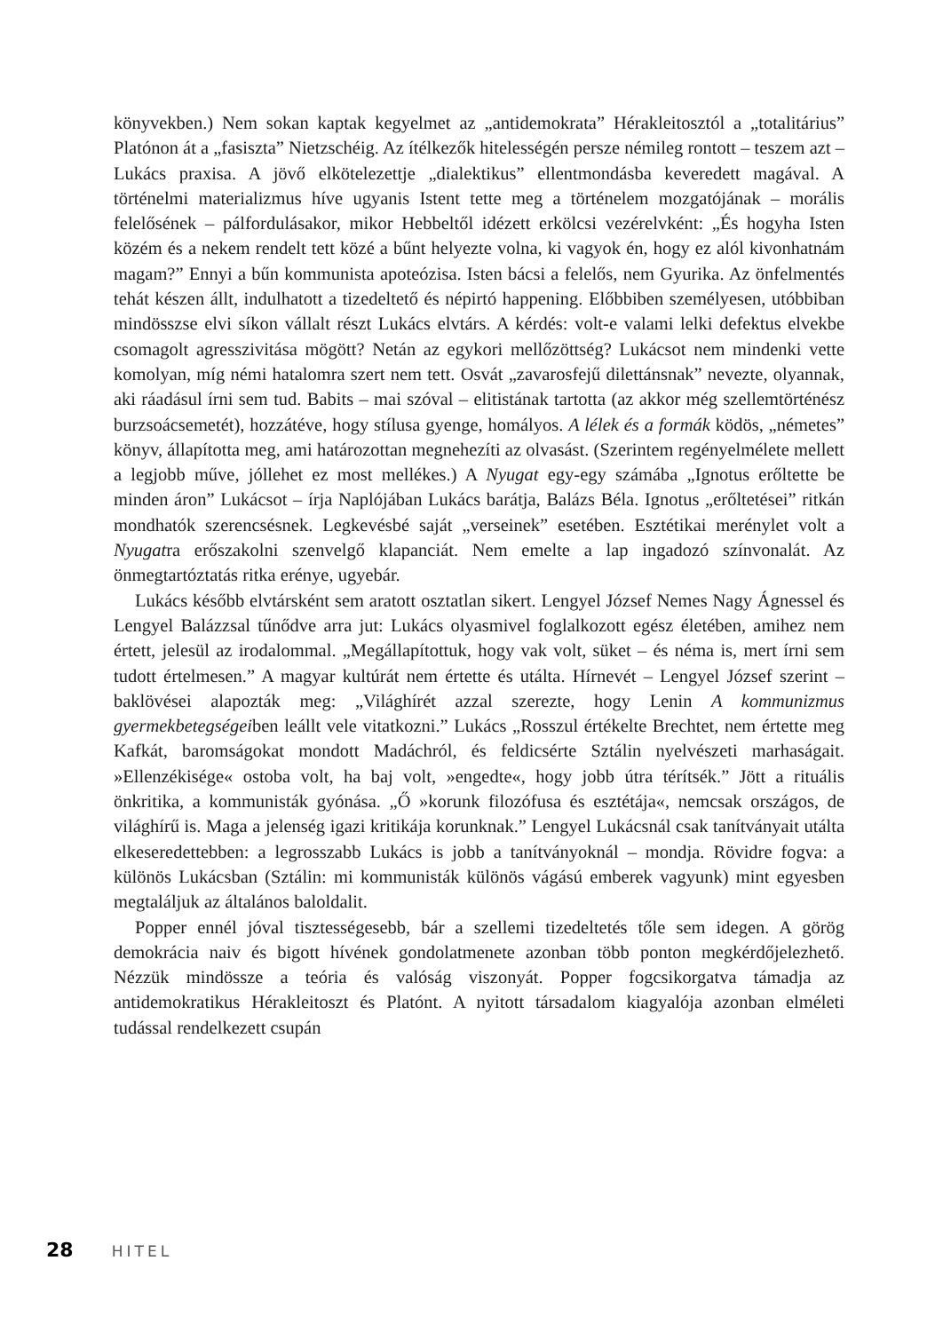könyvekben.) Nem sokan kaptak kegyelmet az „antidemokrata” Hérakleitosztól a „totalitárius” Platónon át a „fasiszta” Nietzschéig. Az ítélkezők hitelességén persze némileg rontott – teszem azt – Lukács praxisa. A jövő elkötelezettje „dialektikus” ellentmondásba keveredett magával. A történelmi materializmus híve ugyanis Istent tette meg a történelem mozgatójának – morális felelősének – pálfordulásakor, mikor Hebbeltől idézett erkölcsi vezérelvként: „És hogyha Isten közém és a nekem rendelt tett közé a bűnt helyezte volna, ki vagyok én, hogy ez alól kivonhatnám magam?” Ennyi a bűn kommunista apoteózisa. Isten bácsi a felelős, nem Gyurika. Az önfelmentés tehát készen állt, indulhatott a tizedeltető és népirtó happening. Előbbiben személyesen, utóbbiban mindösszse elvi síkon vállalt részt Lukács elvtárs. A kérdés: volt-e valami lelki defektus elvekbe csomagolt agresszivitása mögött? Netán az egykori mellőzöttség? Lukácsot nem mindenki vette komolyan, míg némi hatalomra szert nem tett. Osvát „zavarosfejű dilettánsnak” nevezte, olyannak, aki ráadásul írni sem tud. Babits – mai szóval – elitistának tartotta (az akkor még szellemtörténész burzsoácsemetét), hozzátéve, hogy stílusa gyenge, homályos. A lélek és a formák ködös, „németes” könyv, állapította meg, ami határozottan megnehezíti az olvasást. (Szerintem regényelmélete mellett a legjobb műve, jóllehet ez most mellékes.) A Nyugat egy-egy számába „Ignotus erőltette be minden áron” Lukácsot – írja Naplójában Lukács barátja, Balázs Béla. Ignotus „erőltetései” ritkán mondhatók szerencsésnek. Legkevésbé saját „verseinek” esetében. Esztétikai merénylet volt a Nyugatra erőszakolni szenvelgő klapanciát. Nem emelte a lap ingadozó színvonalát. Az önmegtartóztatás ritka erénye, ugyebár.
Lukács később elvtársként sem aratott osztatlan sikert. Lengyel József Nemes Nagy Ágnessel és Lengyel Balázzsal tűnődve arra jut: Lukács olyasmivel foglalkozott egész életében, amihez nem értett, jelesül az irodalommal. „Megállapítottuk, hogy vak volt, süket – és néma is, mert írni sem tudott értelmesen.” A magyar kultúrát nem értette és utálta. Hírnevét – Lengyel József szerint – baklövései alapozták meg: „Világhírét azzal szerezte, hogy Lenin A kommunizmus gyermekbetegségeiben leállt vele vitatkozni.” Lukács „Rosszul értékelte Brechtet, nem értette meg Kafkát, baromságokat mondott Madáchról, és feldicsérte Sztálin nyelvészeti marhaságait. »Ellenzékisége« ostoba volt, ha baj volt, »engedte«, hogy jobb útra térítsék.” Jött a rituális önkritika, a kommunisták gyónása. „Ő »korunk filozófusa és esztétája«, nemcsak országos, de világhírű is. Maga a jelenség igazi kritikája korunknak.” Lengyel Lukácsnál csak tanítványait utálta elkeseredettebben: a legrosszabb Lukács is jobb a tanítványoknál – mondja. Rövidre fogva: a különös Lukácsban (Sztálin: mi kommunisták különös vágású emberek vagyunk) mint egyesben megtaláljuk az általános baloldalit.
Popper ennél jóval tisztességesebb, bár a szellemi tizedeltetés tőle sem idegen. A görög demokrácia naiv és bigott hívének gondolatmenete azonban több ponton megkérdőjelezhető. Nézzük mindössze a teória és valóság viszonyát. Popper fogcsikorgatva támadja az antidemokratikus Hérakleitoszt és Platónt. A nyitott társadalom kiagyalója azonban elméleti tudással rendelkezett csupán
28 HITEL